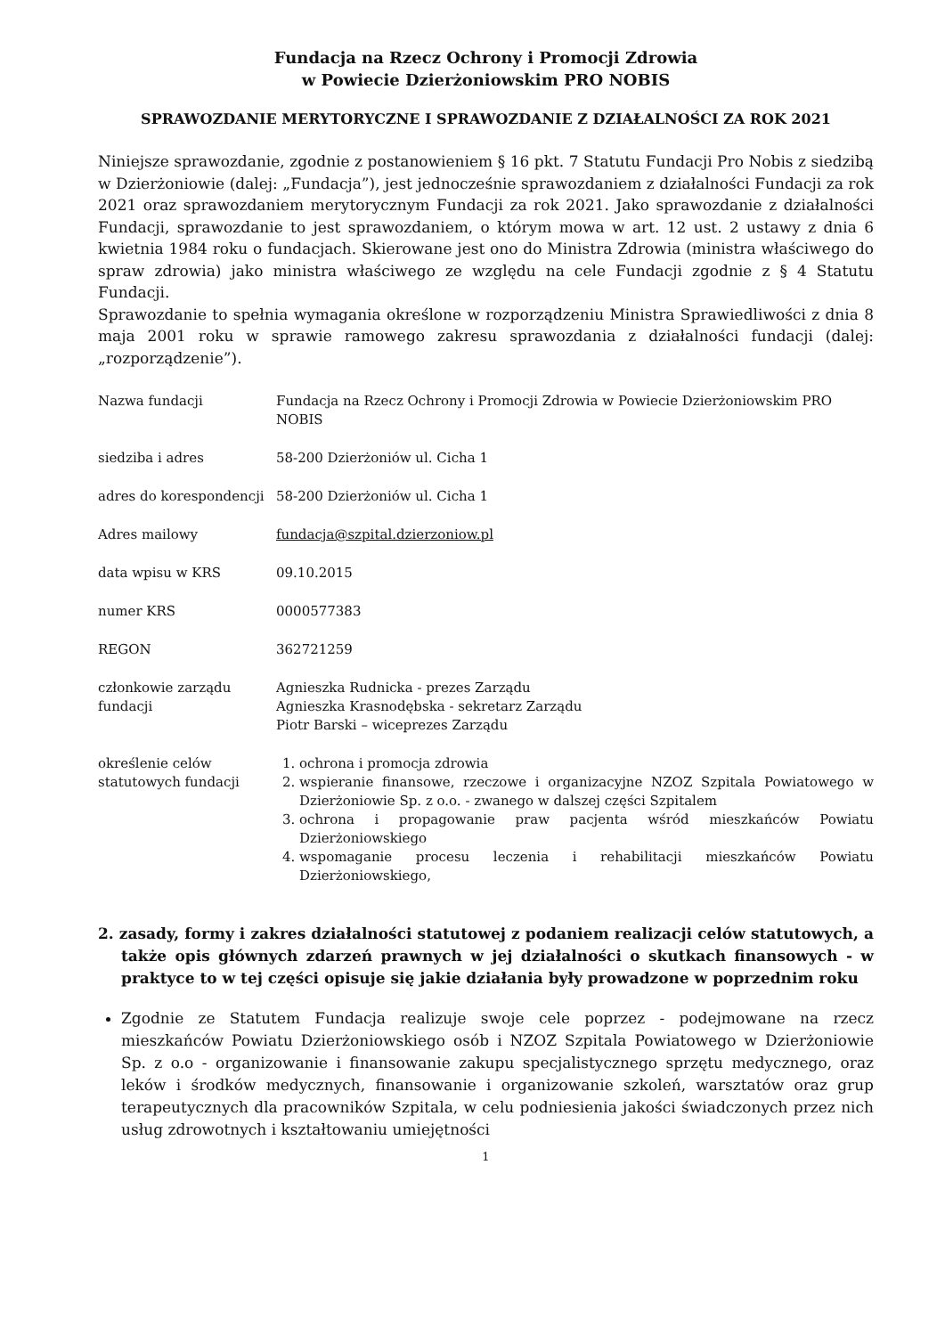Fundacja na Rzecz Ochrony i Promocji Zdrowia
w Powiecie Dzierżoniowskim PRO NOBIS
SPRAWOZDANIE MERYTORYCZNE I SPRAWOZDANIE Z DZIAŁALNOŚCI ZA ROK 2021
Niniejsze sprawozdanie, zgodnie z postanowieniem § 16 pkt. 7 Statutu Fundacji Pro Nobis z siedzibą w Dzierżoniowie (dalej: „Fundacja”), jest jednocześnie sprawozdaniem z działalności Fundacji za rok 2021 oraz sprawozdaniem merytorycznym Fundacji za rok 2021. Jako sprawozdanie z działalności Fundacji, sprawozdanie to jest sprawozdaniem, o którym mowa w art. 12 ust. 2 ustawy z dnia 6 kwietnia 1984 roku o fundacjach. Skierowane jest ono do Ministra Zdrowia (ministra właściwego do spraw zdrowia) jako ministra właściwego ze względu na cele Fundacji zgodnie z § 4 Statutu Fundacji.
Sprawozdanie to spełnia wymagania określone w rozporządzeniu Ministra Sprawiedliwości z dnia 8 maja 2001 roku w sprawie ramowego zakresu sprawozdania z działalności fundacji (dalej: „rozporządzenie”).
| Nazwa fundacji | Fundacja na Rzecz Ochrony i Promocji Zdrowia w Powiecie Dzierżoniowskim PRO NOBIS |
| siedziba i adres | 58-200 Dzierżoniów ul. Cicha 1 |
| adres do korespondencji | 58-200 Dzierżoniów ul. Cicha 1 |
| Adres mailowy | fundacja@szpital.dzierzoniow.pl |
| data wpisu w KRS | 09.10.2015 |
| numer KRS | 0000577383 |
| REGON | 362721259 |
| członkowie zarządu fundacji | Agnieszka Rudnicka - prezes Zarządu Agnieszka Krasnodębska - sekretarz Zarządu Piotr Barski – wiceprezes Zarządu |
| określenie celów statutowych fundacji | 1. ochrona i promocja zdrowia 2. wspieranie finansowe, rzeczowe i organizacyjne NZOZ Szpitala Powiatowego w Dzierżoniowie Sp. z o.o. - zwanego w dalszej części Szpitalem 3. ochrona i propagowanie praw pacjenta wśród mieszkańców Powiatu Dzierżoniowskiego 4. wspomaganie procesu leczenia i rehabilitacji mieszkańców Powiatu Dzierżoniowskiego, |
2. zasady, formy i zakres działalności statutowej z podaniem realizacji celów statutowych, a także opis głównych zdarzeń prawnych w jej działalności o skutkach finansowych - w praktyce to w tej części opisuje się jakie działania były prowadzone w poprzednim roku
Zgodnie ze Statutem Fundacja realizuje swoje cele poprzez - podejmowane na rzecz mieszkańców Powiatu Dzierżoniowskiego osób i NZOZ Szpitala Powiatowego w Dzierżoniowie Sp. z o.o - organizowanie i finansowanie zakupu specjalistycznego sprzętu medycznego, oraz leków i środków medycznych, finansowanie i organizowanie szkoleń, warsztatów oraz grup terapeutycznych dla pracowników Szpitala, w celu podniesienia jakości świadczonych przez nich usług zdrowotnych i kształtowaniu umiejętności
1